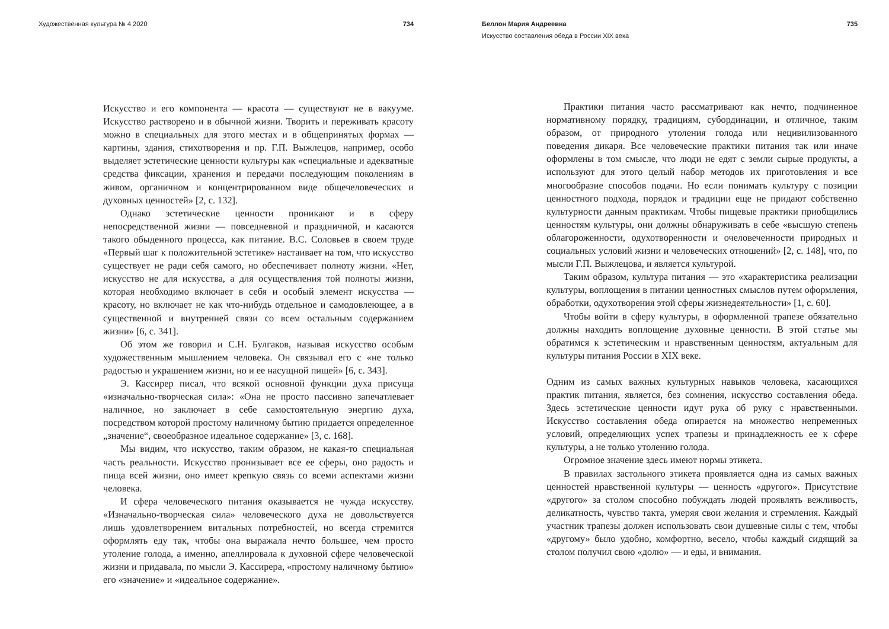Художественная культура № 4 2020 734
Искусство и его компонента — красота — существуют не в вакууме. Искусство растворено и в обычной жизни. Творить и переживать красоту можно в специальных для этого местах и в общепринятых формах — картины, здания, стихотворения и пр. Г.П. Выжлецов, например, особо выделяет эстетические ценности культуры как «специальные и адекватные средства фиксации, хранения и передачи последующим поколениям в живом, органичном и концентрированном виде общечеловеческих и духовных ценностей» [2, с. 132].
Однако эстетические ценности проникают и в сферу непосредственной жизни — повседневной и праздничной, и касаются такого обыденного процесса, как питание. В.С. Соловьев в своем труде «Первый шаг к положительной эстетике» настаивает на том, что искусство существует не ради себя самого, но обеспечивает полноту жизни. «Нет, искусство не для искусства, а для осуществления той полноты жизни, которая необходимо включает в себя и особый элемент искусства — красоту, но включает не как что-нибудь отдельное и самодовлеющее, а в существенной и внутренней связи со всем остальным содержанием жизни» [6, с. 341].
Об этом же говорил и С.Н. Булгаков, называя искусство особым художественным мышлением человека. Он связывал его с «не только радостью и украшением жизни, но и ее насущной пищей» [6, с. 343].
Э. Кассирер писал, что всякой основной функции духа присуща «изначально-творческая сила»: «Она не просто пассивно запечатлевает наличное, но заключает в себе самостоятельную энергию духа, посредством которой простому наличному бытию придается определенное „значение“, своеобразное идеальное содержание» [3, с. 168].
Мы видим, что искусство, таким образом, не какая-то специальная часть реальности. Искусство пронизывает все ее сферы, оно радость и пища всей жизни, оно имеет крепкую связь со всеми аспектами жизни человека.
И сфера человеческого питания оказывается не чужда искусству. «Изначально-творческая сила» человеческого духа не довольствуется лишь удовлетворением витальных потребностей, но всегда стремится оформлять еду так, чтобы она выражала нечто большее, чем просто утоление голода, а именно, апеллировала к духовной сфере человеческой жизни и придавала, по мысли Э. Кассирера, «простому наличному бытию» его «значение» и «идеальное содержание».
Беллон Мария Андреевна 735
Искусство составления обеда в России XIX века
Практики питания часто рассматривают как нечто, подчиненное нормативному порядку, традициям, субординации, и отличное, таким образом, от природного утоления голода или нецивилизованного поведения дикаря. Все человеческие практики питания так или иначе оформлены в том смысле, что люди не едят с земли сырые продукты, а используют для этого целый набор методов их приготовления и все многообразие способов подачи. Но если понимать культуру с позиции ценностного подхода, порядок и традиции еще не придают собственно культурности данным практикам. Чтобы пищевые практики приобщились ценностям культуры, они должны обнаруживать в себе «высшую степень облагороженности, одухотворенности и очеловеченности природных и социальных условий жизни и человеческих отношений» [2, с. 148], что, по мысли Г.П. Выжлецова, и является культурой.
Таким образом, культура питания — это «характеристика реализации культуры, воплощения в питании ценностных смыслов путем оформления, обработки, одухотворения этой сферы жизнедеятельности» [1, с. 60].
Чтобы войти в сферу культуры, в оформленной трапезе обязательно должны находить воплощение духовные ценности. В этой статье мы обратимся к эстетическим и нравственным ценностям, актуальным для культуры питания России в XIX веке.
Одним из самых важных культурных навыков человека, касающихся практик питания, является, без сомнения, искусство составления обеда. Здесь эстетические ценности идут рука об руку с нравственными. Искусство составления обеда опирается на множество непременных условий, определяющих успех трапезы и принадлежность ее к сфере культуры, а не только утолению голода.
Огромное значение здесь имеют нормы этикета.
В правилах застольного этикета проявляется одна из самых важных ценностей нравственной культуры — ценность «другого». Присутствие «другого» за столом способно побуждать людей проявлять вежливость, деликатность, чувство такта, умеряя свои желания и стремления. Каждый участник трапезы должен использовать свои душевные силы с тем, чтобы «другому» было удобно, комфортно, весело, чтобы каждый сидящий за столом получил свою «долю» — и еды, и внимания.